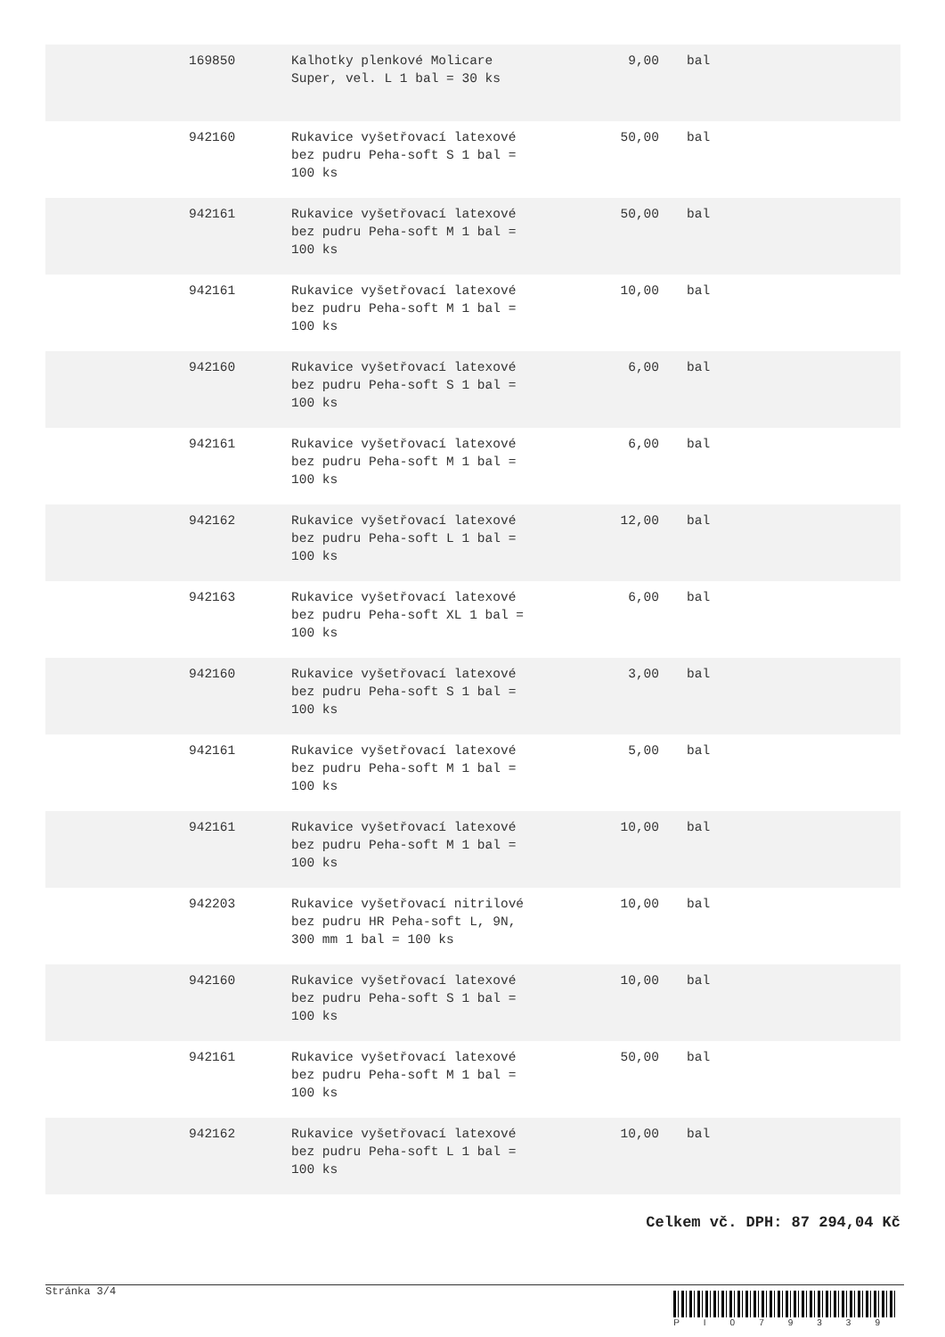| | 169850 | Kalhotky plenkové Molicare Super, vel. L 1 bal = 30 ks | 9,00 | bal |
| | 942160 | Rukavice vyšetřovací latexové bez pudru Peha-soft S 1 bal = 100 ks | 50,00 | bal |
| | 942161 | Rukavice vyšetřovací latexové bez pudru Peha-soft M 1 bal = 100 ks | 50,00 | bal |
| | 942161 | Rukavice vyšetřovací latexové bez pudru Peha-soft M 1 bal = 100 ks | 10,00 | bal |
| | 942160 | Rukavice vyšetřovací latexové bez pudru Peha-soft S 1 bal = 100 ks | 6,00 | bal |
| | 942161 | Rukavice vyšetřovací latexové bez pudru Peha-soft M 1 bal = 100 ks | 6,00 | bal |
| | 942162 | Rukavice vyšetřovací latexové bez pudru Peha-soft L 1 bal = 100 ks | 12,00 | bal |
| | 942163 | Rukavice vyšetřovací latexové bez pudru Peha-soft XL 1 bal = 100 ks | 6,00 | bal |
| | 942160 | Rukavice vyšetřovací latexové bez pudru Peha-soft S 1 bal = 100 ks | 3,00 | bal |
| | 942161 | Rukavice vyšetřovací latexové bez pudru Peha-soft M 1 bal = 100 ks | 5,00 | bal |
| | 942161 | Rukavice vyšetřovací latexové bez pudru Peha-soft M 1 bal = 100 ks | 10,00 | bal |
| | 942203 | Rukavice vyšetřovací nitrilové bez pudru HR Peha-soft L, 9N, 300 mm 1 bal = 100 ks | 10,00 | bal |
| | 942160 | Rukavice vyšetřovací latexové bez pudru Peha-soft S 1 bal = 100 ks | 10,00 | bal |
| | 942161 | Rukavice vyšetřovací latexové bez pudru Peha-soft M 1 bal = 100 ks | 50,00 | bal |
| | 942162 | Rukavice vyšetřovací latexové bez pudru Peha-soft L 1 bal = 100 ks | 10,00 | bal |
Celkem vč. DPH: 87 294,04 Kč
Stránka 3/4
PI079339